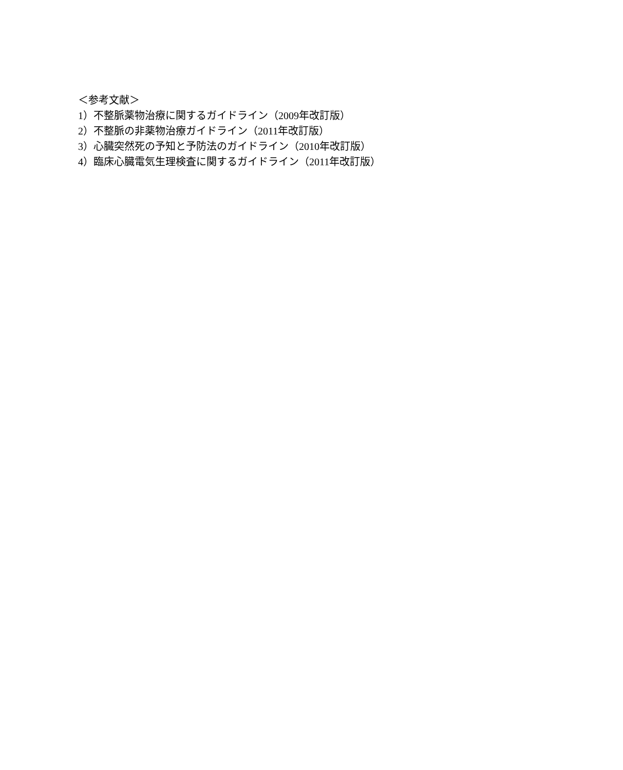＜参考文献＞
1）不整脈薬物治療に関するガイドライン（2009年改訂版）
2）不整脈の非薬物治療ガイドライン（2011年改訂版）
3）心臓突然死の予知と予防法のガイドライン（2010年改訂版）
4）臨床心臓電気生理検査に関するガイドライン（2011年改訂版）